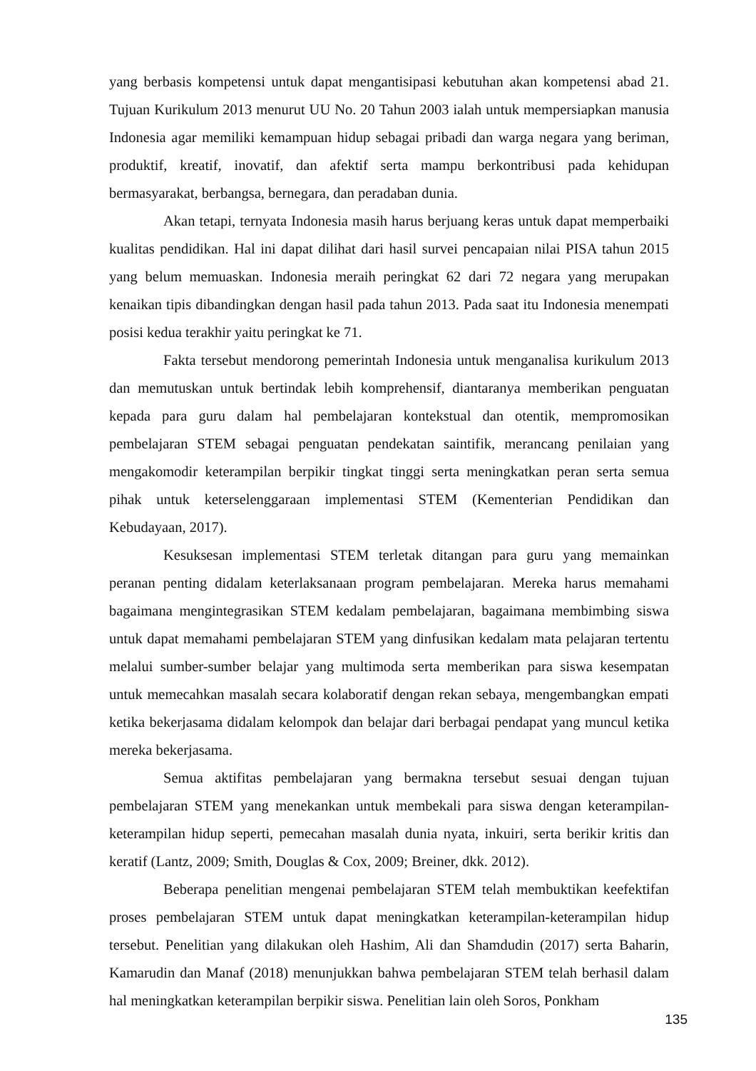yang berbasis kompetensi untuk dapat mengantisipasi kebutuhan akan kompetensi abad 21. Tujuan Kurikulum 2013 menurut UU No. 20 Tahun 2003 ialah untuk mempersiapkan manusia Indonesia agar memiliki kemampuan hidup sebagai pribadi dan warga negara yang beriman, produktif, kreatif, inovatif, dan afektif serta mampu berkontribusi pada kehidupan bermasyarakat, berbangsa, bernegara, dan peradaban dunia.
Akan tetapi, ternyata Indonesia masih harus berjuang keras untuk dapat memperbaiki kualitas pendidikan. Hal ini dapat dilihat dari hasil survei pencapaian nilai PISA tahun 2015 yang belum memuaskan. Indonesia meraih peringkat 62 dari 72 negara yang merupakan kenaikan tipis dibandingkan dengan hasil pada tahun 2013. Pada saat itu Indonesia menempati posisi kedua terakhir yaitu peringkat ke 71.
Fakta tersebut mendorong pemerintah Indonesia untuk menganalisa kurikulum 2013 dan memutuskan untuk bertindak lebih komprehensif, diantaranya memberikan penguatan kepada para guru dalam hal pembelajaran kontekstual dan otentik, mempromosikan pembelajaran STEM sebagai penguatan pendekatan saintifik, merancang penilaian yang mengakomodir keterampilan berpikir tingkat tinggi serta meningkatkan peran serta semua pihak untuk keterselenggaraan implementasi STEM (Kementerian Pendidikan dan Kebudayaan, 2017).
Kesuksesan implementasi STEM terletak ditangan para guru yang memainkan peranan penting didalam keterlaksanaan program pembelajaran. Mereka harus memahami bagaimana mengintegrasikan STEM kedalam pembelajaran, bagaimana membimbing siswa untuk dapat memahami pembelajaran STEM yang dinfusikan kedalam mata pelajaran tertentu melalui sumber-sumber belajar yang multimoda serta memberikan para siswa kesempatan untuk memecahkan masalah secara kolaboratif dengan rekan sebaya, mengembangkan empati ketika bekerjasama didalam kelompok dan belajar dari berbagai pendapat yang muncul ketika mereka bekerjasama.
Semua aktifitas pembelajaran yang bermakna tersebut sesuai dengan tujuan pembelajaran STEM yang menekankan untuk membekali para siswa dengan keterampilan-keterampilan hidup seperti, pemecahan masalah dunia nyata, inkuiri, serta berikir kritis dan keratif (Lantz, 2009; Smith, Douglas & Cox, 2009; Breiner, dkk. 2012).
Beberapa penelitian mengenai pembelajaran STEM telah membuktikan keefektifan proses pembelajaran STEM untuk dapat meningkatkan keterampilan-keterampilan hidup tersebut. Penelitian yang dilakukan oleh Hashim, Ali dan Shamdudin (2017) serta Baharin, Kamarudin dan Manaf (2018) menunjukkan bahwa pembelajaran STEM telah berhasil dalam hal meningkatkan keterampilan berpikir siswa. Penelitian lain oleh Soros, Ponkham
135